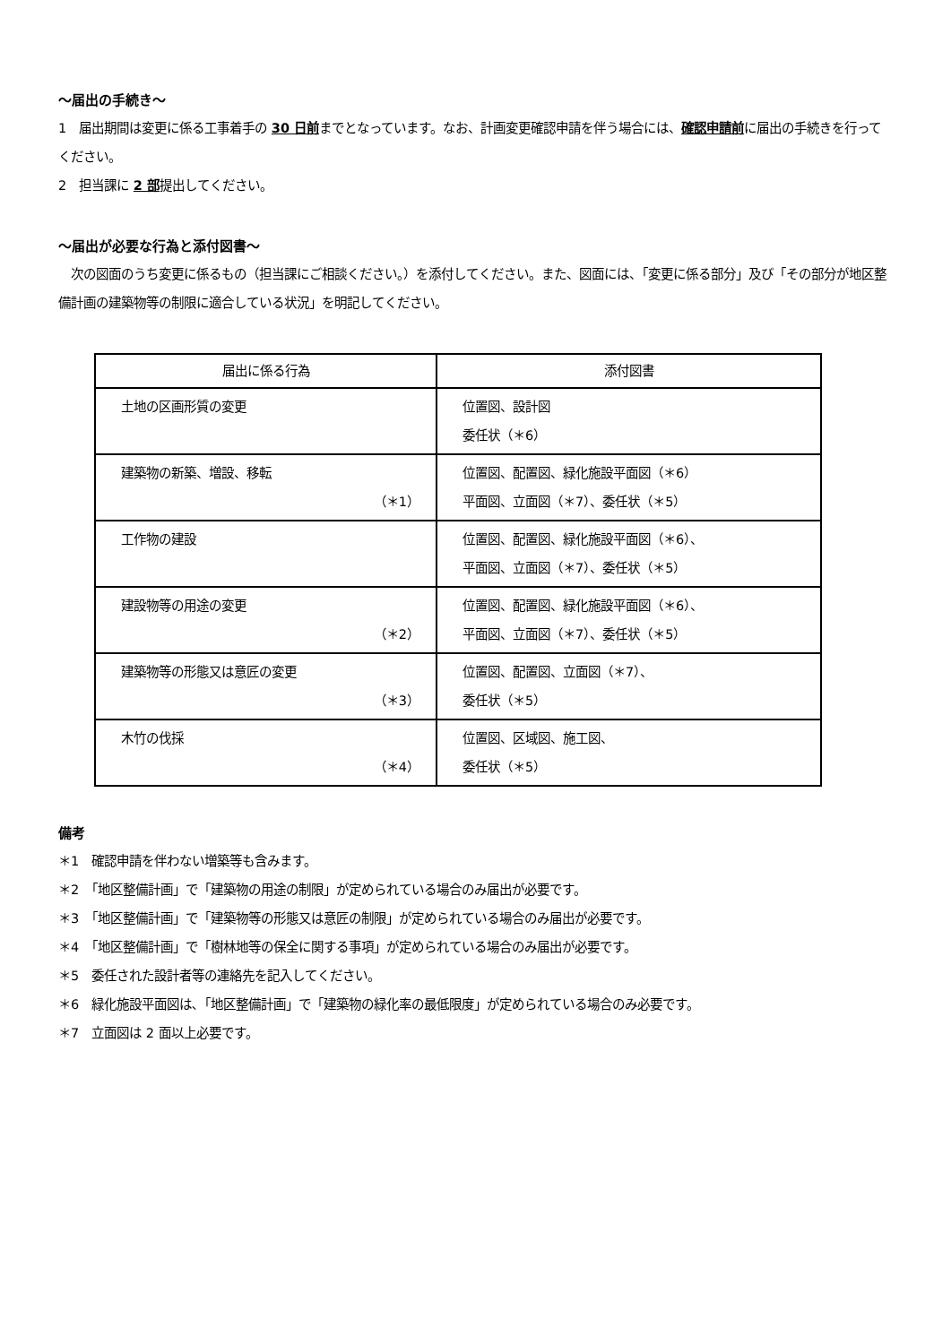～届出の手続き～
1　届出期間は変更に係る工事着手の 30 日前までとなっています。なお、計画変更確認申請を伴う場合には、確認申請前に届出の手続きを行ってください。
2　担当課に 2 部提出してください。
～届出が必要な行為と添付図書～
　次の図面のうち変更に係るもの（担当課にご相談ください。）を添付してください。また、図面には、「変更に係る部分」及び「その部分が地区整備計画の建築物等の制限に適合している状況」を明記してください。
| 届出に係る行為 | 添付図書 |
| --- | --- |
| 土地の区画形質の変更 | 位置図、設計図 委任状（＊6） |
| 建築物の新築、増設、移転 （＊1） | 位置図、配置図、緑化施設平面図（＊6） 平面図、立面図（＊7）、委任状（＊5） |
| 工作物の建設 | 位置図、配置図、緑化施設平面図（＊6）、 平面図、立面図（＊7）、委任状（＊5） |
| 建設物等の用途の変更 （＊2） | 位置図、配置図、緑化施設平面図（＊6）、 平面図、立面図（＊7）、委任状（＊5） |
| 建築物等の形態又は意匠の変更 （＊3） | 位置図、配置図、立面図（＊7）、 委任状（＊5） |
| 木竹の伐採 （＊4） | 位置図、区域図、施工図、 委任状（＊5） |
備考
＊1　確認申請を伴わない増築等も含みます。
＊2　「地区整備計画」で「建築物の用途の制限」が定められている場合のみ届出が必要です。
＊3　「地区整備計画」で「建築物等の形態又は意匠の制限」が定められている場合のみ届出が必要です。
＊4　「地区整備計画」で「樹林地等の保全に関する事項」が定められている場合のみ届出が必要です。
＊5　委任された設計者等の連絡先を記入してください。
＊6　緑化施設平面図は､「地区整備計画」で「建築物の緑化率の最低限度」が定められている場合のみ必要です。
＊7　立面図は 2 面以上必要です。